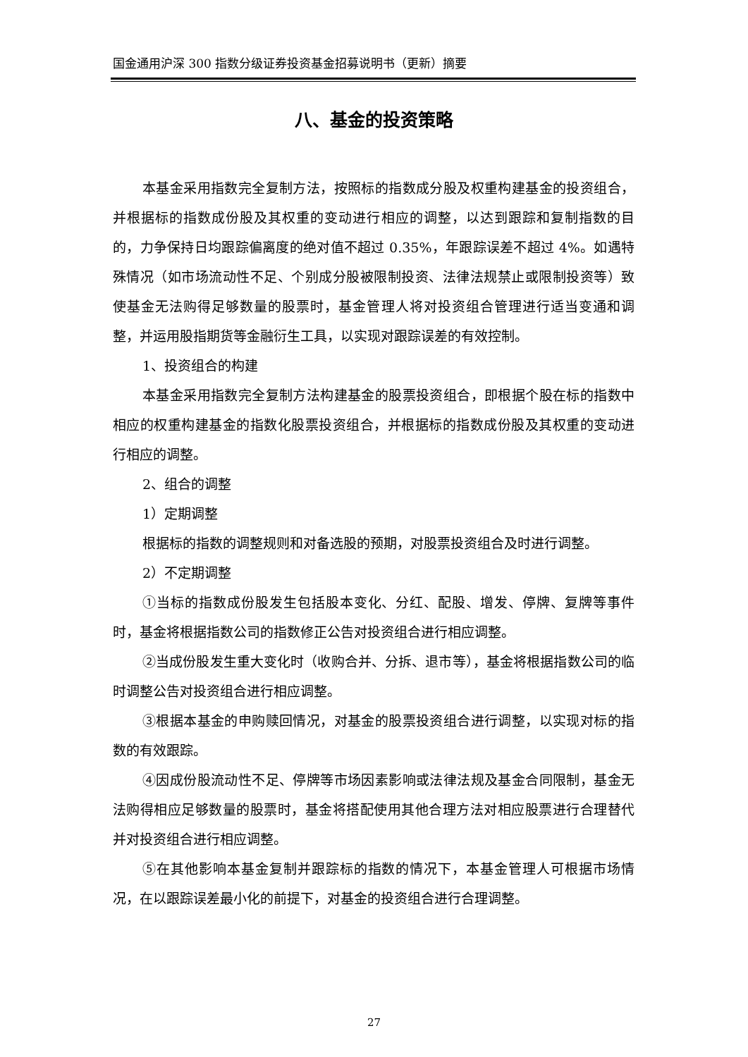国金通用沪深 300 指数分级证券投资基金招募说明书（更新）摘要
八、基金的投资策略
本基金采用指数完全复制方法，按照标的指数成分股及权重构建基金的投资组合，并根据标的指数成份股及其权重的变动进行相应的调整，以达到跟踪和复制指数的目的，力争保持日均跟踪偏离度的绝对值不超过 0.35%，年跟踪误差不超过 4%。如遇特殊情况（如市场流动性不足、个别成分股被限制投资、法律法规禁止或限制投资等）致使基金无法购得足够数量的股票时，基金管理人将对投资组合管理进行适当变通和调整，并运用股指期货等金融衍生工具，以实现对跟踪误差的有效控制。
1、投资组合的构建
本基金采用指数完全复制方法构建基金的股票投资组合，即根据个股在标的指数中相应的权重构建基金的指数化股票投资组合，并根据标的指数成份股及其权重的变动进行相应的调整。
2、组合的调整
1）定期调整
根据标的指数的调整规则和对备选股的预期，对股票投资组合及时进行调整。
2）不定期调整
①当标的指数成份股发生包括股本变化、分红、配股、增发、停牌、复牌等事件时，基金将根据指数公司的指数修正公告对投资组合进行相应调整。
②当成份股发生重大变化时（收购合并、分拆、退市等），基金将根据指数公司的临时调整公告对投资组合进行相应调整。
③根据本基金的申购赎回情况，对基金的股票投资组合进行调整，以实现对标的指数的有效跟踪。
④因成份股流动性不足、停牌等市场因素影响或法律法规及基金合同限制，基金无法购得相应足够数量的股票时，基金将搭配使用其他合理方法对相应股票进行合理替代并对投资组合进行相应调整。
⑤在其他影响本基金复制并跟踪标的指数的情况下，本基金管理人可根据市场情况，在以跟踪误差最小化的前提下，对基金的投资组合进行合理调整。
27